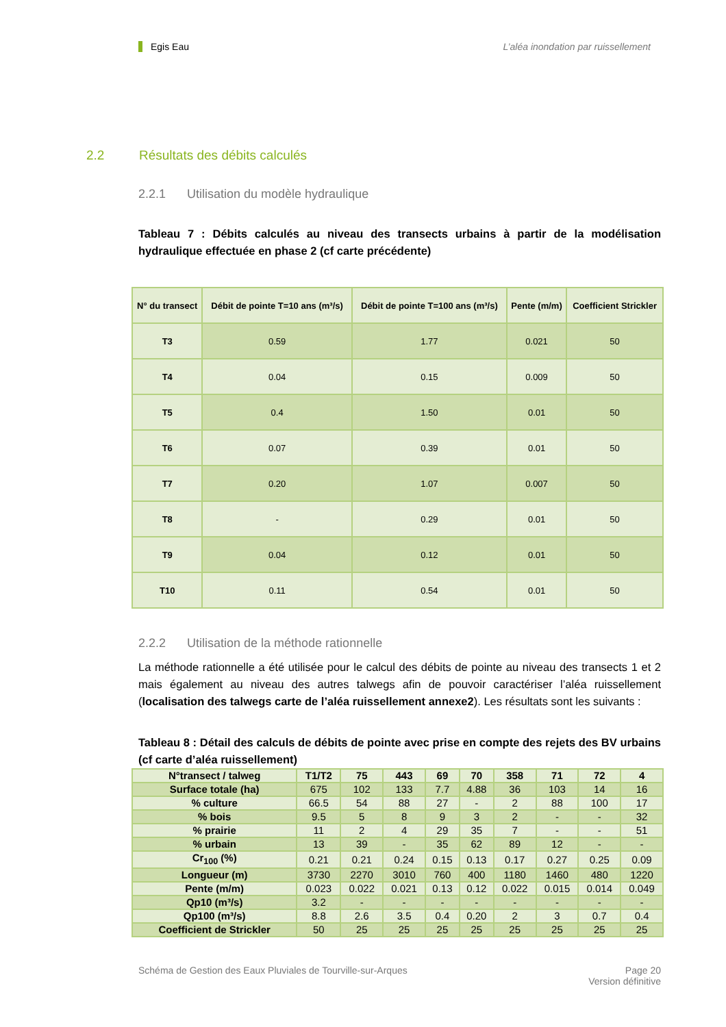Egis Eau L’aléa inondation par ruissellement
2.2 Résultats des débits calculés
2.2.1 Utilisation du modèle hydraulique
Tableau 7 : Débits calculés au niveau des transects urbains à partir de la modélisation hydraulique effectuée en phase 2 (cf carte précédente)
| N° du transect | Débit de pointe T=10 ans (m³/s) | Débit de pointe T=100 ans (m³/s) | Pente (m/m) | Coefficient Strickler |
| --- | --- | --- | --- | --- |
| T3 | 0.59 | 1.77 | 0.021 | 50 |
| T4 | 0.04 | 0.15 | 0.009 | 50 |
| T5 | 0.4 | 1.50 | 0.01 | 50 |
| T6 | 0.07 | 0.39 | 0.01 | 50 |
| T7 | 0.20 | 1.07 | 0.007 | 50 |
| T8 | - | 0.29 | 0.01 | 50 |
| T9 | 0.04 | 0.12 | 0.01 | 50 |
| T10 | 0.11 | 0.54 | 0.01 | 50 |
2.2.2 Utilisation de la méthode rationnelle
La méthode rationnelle a été utilisée pour le calcul des débits de pointe au niveau des transects 1 et 2 mais également au niveau des autres talwegs afin de pouvoir caractériser l’aléa ruissellement (localisation des talwegs carte de l’aléa ruissellement annexe2). Les résultats sont les suivants :
Tableau 8 : Détail des calculs de débits de pointe avec prise en compte des rejets des BV urbains (cf carte d’aléa ruissellement)
| N°transect / talweg | T1/T2 | 75 | 443 | 69 | 70 | 358 | 71 | 72 | 4 |
| --- | --- | --- | --- | --- | --- | --- | --- | --- | --- |
| Surface totale (ha) | 675 | 102 | 133 | 7.7 | 4.88 | 36 | 103 | 14 | 16 |
| % culture | 66.5 | 54 | 88 | 27 | - | 2 | 88 | 100 | 17 |
| % bois | 9.5 | 5 | 8 | 9 | 3 | 2 | - | - | 32 |
| % prairie | 11 | 2 | 4 | 29 | 35 | 7 | - | - | 51 |
| % urbain | 13 | 39 | - | 35 | 62 | 89 | 12 | - | - |
| Cr<sub>100</sub> (%) | 0.21 | 0.21 | 0.24 | 0.15 | 0.13 | 0.17 | 0.27 | 0.25 | 0.09 |
| Longueur (m) | 3730 | 2270 | 3010 | 760 | 400 | 1180 | 1460 | 480 | 1220 |
| Pente (m/m) | 0.023 | 0.022 | 0.021 | 0.13 | 0.12 | 0.022 | 0.015 | 0.014 | 0.049 |
| Qp10 (m³/s) | 3.2 | - | - | - | - | - | - | - | - |
| Qp100 (m³/s) | 8.8 | 2.6 | 3.5 | 0.4 | 0.20 | 2 | 3 | 0.7 | 0.4 |
| Coefficient de Strickler | 50 | 25 | 25 | 25 | 25 | 25 | 25 | 25 | 25 |
Schéma de Gestion des Eaux Pluviales de Tourville-sur-Arques
Page 20
Version définitive